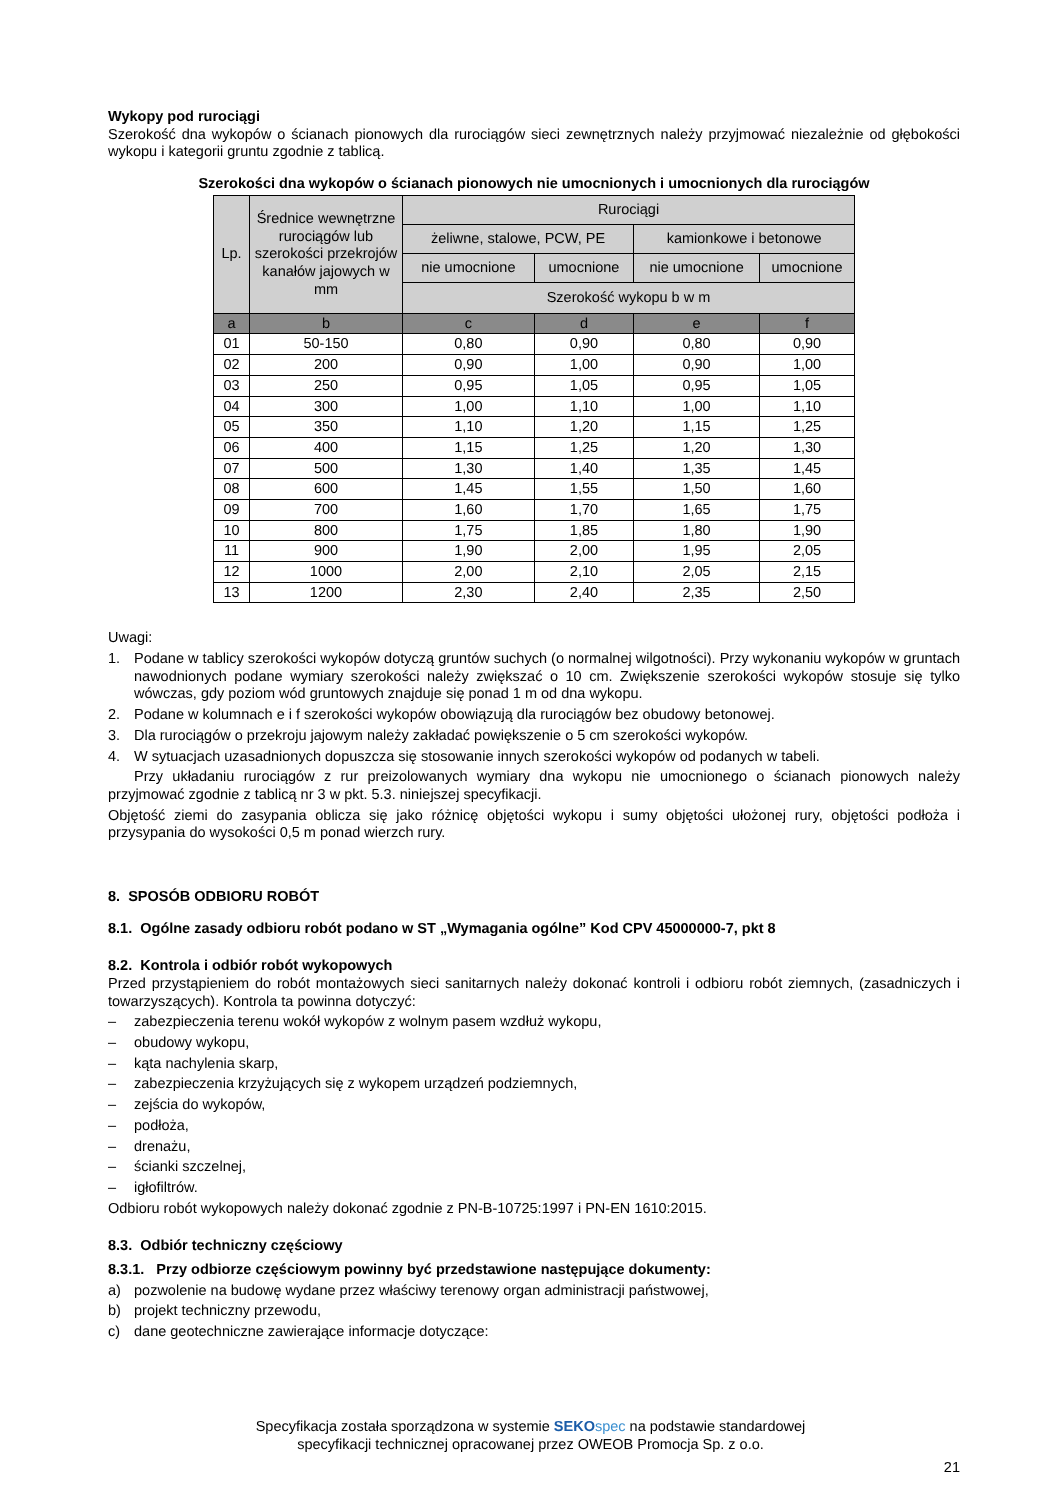Wykopy pod rurociągi
Szerokość dna wykopów o ścianach pionowych dla rurociągów sieci zewnętrznych należy przyjmować niezależnie od głębokości wykopu i kategorii gruntu zgodnie z tablicą.
Szerokości dna wykopów o ścianach pionowych nie umocnionych i umocnionych dla rurociągów
| Lp. | Średnice wewnętrzne rurociągów lub szerokości przekrojów kanałów jajowych w mm | Rurociągi | | | |
| --- | --- | --- | --- | --- | --- |
| | | żeliwne, stalowe, PCW, PE | | kamionkowe i betonowe | |
| | | nie umocnione | umocnione | nie umocnione | umocnione |
| | | Szerokość wykopu b w m | | | |
| a | b | c | d | e | f |
| 01 | 50-150 | 0,80 | 0,90 | 0,80 | 0,90 |
| 02 | 200 | 0,90 | 1,00 | 0,90 | 1,00 |
| 03 | 250 | 0,95 | 1,05 | 0,95 | 1,05 |
| 04 | 300 | 1,00 | 1,10 | 1,00 | 1,10 |
| 05 | 350 | 1,10 | 1,20 | 1,15 | 1,25 |
| 06 | 400 | 1,15 | 1,25 | 1,20 | 1,30 |
| 07 | 500 | 1,30 | 1,40 | 1,35 | 1,45 |
| 08 | 600 | 1,45 | 1,55 | 1,50 | 1,60 |
| 09 | 700 | 1,60 | 1,70 | 1,65 | 1,75 |
| 10 | 800 | 1,75 | 1,85 | 1,80 | 1,90 |
| 11 | 900 | 1,90 | 2,00 | 1,95 | 2,05 |
| 12 | 1000 | 2,00 | 2,10 | 2,05 | 2,15 |
| 13 | 1200 | 2,30 | 2,40 | 2,35 | 2,50 |
Uwagi:
1. Podane w tablicy szerokości wykopów dotyczą gruntów suchych (o normalnej wilgotności). Przy wykonaniu wykopów w gruntach nawodnionych podane wymiary szerokości należy zwiększać o 10 cm. Zwiększenie szerokości wykopów stosuje się tylko wówczas, gdy poziom wód gruntowych znajduje się ponad 1 m od dna wykopu.
2. Podane w kolumnach e i f szerokości wykopów obowiązują dla rurociągów bez obudowy betonowej.
3. Dla rurociągów o przekroju jajowym należy zakładać powiększenie o 5 cm szerokości wykopów.
4. W sytuacjach uzasadnionych dopuszcza się stosowanie innych szerokości wykopów od podanych w tabeli.
Przy układaniu rurociągów z rur preizolowanych wymiary dna wykopu nie umocnionego o ścianach pionowych należy przyjmować zgodnie z tablicą nr 3 w pkt. 5.3. niniejszej specyfikacji.
Objętość ziemi do zasypania oblicza się jako różnicę objętości wykopu i sumy objętości ułożonej rury, objętości podłoża i przysypania do wysokości 0,5 m ponad wierzch rury.
8. SPOSÓB ODBIORU ROBÓT
8.1. Ogólne zasady odbioru robót podano w ST „Wymagania ogólne” Kod CPV 45000000-7, pkt 8
8.2. Kontrola i odbiór robót wykopowych
Przed przystąpieniem do robót montażowych sieci sanitarnych należy dokonać kontroli i odbioru robót ziemnych, (zasadniczych i towarzyszących). Kontrola ta powinna dotyczyć:
– zabezpieczenia terenu wokół wykopów z wolnym pasem wzdłuż wykopu,
– obudowy wykopu,
– kąta nachylenia skarp,
– zabezpieczenia krzyżujących się z wykopem urządzeń podziemnych,
– zejścia do wykopów,
– podłoża,
– drenażu,
– ścianki szczelnej,
– igłofiltrów.
Odbioru robót wykopowych należy dokonać zgodnie z PN-B-10725:1997 i PN-EN 1610:2015.
8.3. Odbiór techniczny częściowy
8.3.1. Przy odbiorze częściowym powinny być przedstawione następujące dokumenty:
a) pozwolenie na budowę wydane przez właściwy terenowy organ administracji państwowej,
b) projekt techniczny przewodu,
c) dane geotechniczne zawierające informacje dotyczące:
Specyfikacja została sporządzona w systemie SEKO spec na podstawie standardowej
specyfikacji technicznej opracowanej przez OWEOB Promocja Sp. z o.o.
21